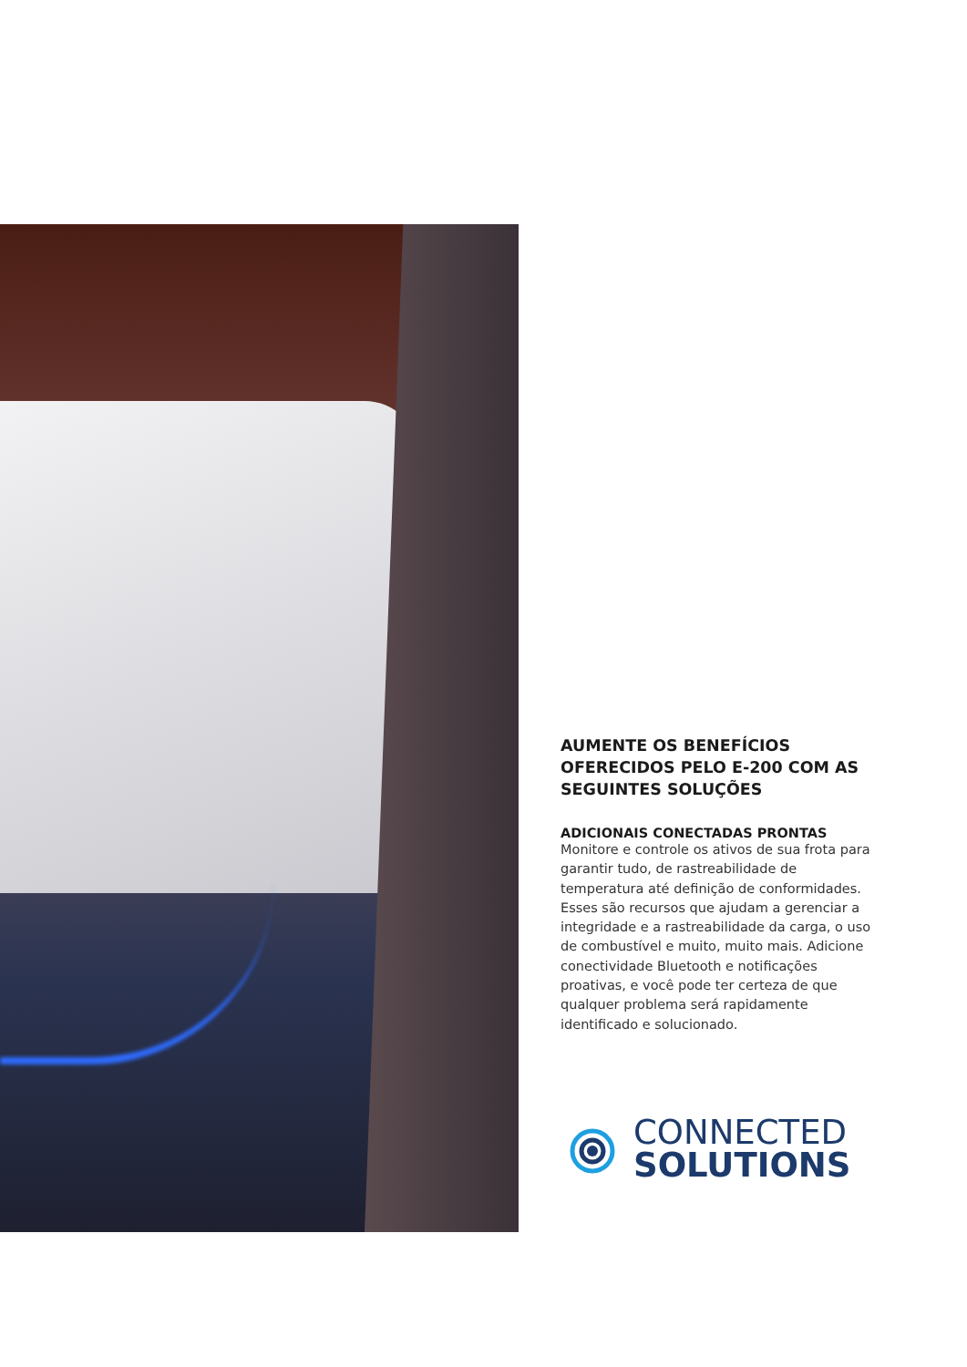AUMENTE OS BENEFÍCIOS OFERECIDOS PELO E-200 COM AS SEGUINTES SOLUÇÕES
ADICIONAIS CONECTADAS PRONTAS
Monitore e controle os ativos de sua frota para garantir tudo, de rastreabilidade de temperatura até definição de conformidades. Esses são recursos que ajudam a gerenciar a integridade e a rastreabilidade da carga, o uso de combustível e muito, muito mais. Adicione conectividade Bluetooth e notificações proativas, e você pode ter certeza de que qualquer problema será rapidamente identificado e solucionado.
CONNECTED
SOLUTIONS